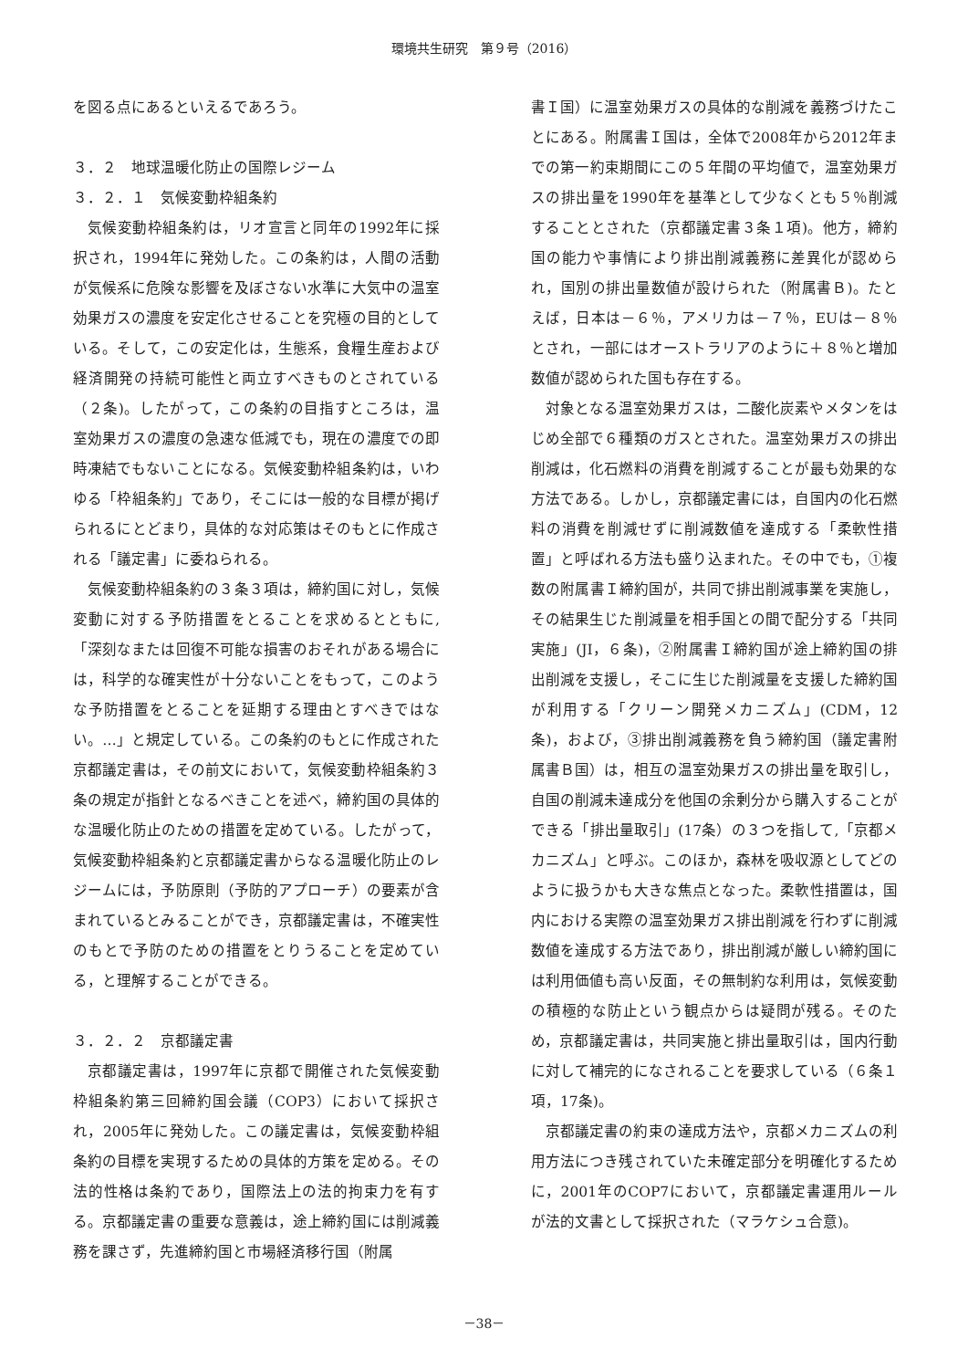環境共生研究　第９号（2016）
を図る点にあるといえるであろう。
３．２　地球温暖化防止の国際レジーム
３．２．１　気候変動枠組条約
気候変動枠組条約は，リオ宣言と同年の1992年に採択され，1994年に発効した。この条約は，人間の活動が気候系に危険な影響を及ぼさない水準に大気中の温室効果ガスの濃度を安定化させることを究極の目的としている。そして，この安定化は，生態系，食糧生産および経済開発の持続可能性と両立すべきものとされている（２条)。したがって，この条約の目指すところは，温室効果ガスの濃度の急速な低減でも，現在の濃度での即時凍結でもないことになる。気候変動枠組条約は，いわゆる「枠組条約」であり，そこには一般的な目標が掲げられるにとどまり，具体的な対応策はそのもとに作成される「議定書」に委ねられる。
気候変動枠組条約の３条３項は，締約国に対し，気候変動に対する予防措置をとることを求めるとともに,「深刻なまたは回復不可能な損害のおそれがある場合には，科学的な確実性が十分ないことをもって，このような予防措置をとることを延期する理由とすべきではない。…」と規定している。この条約のもとに作成された京都議定書は，その前文において，気候変動枠組条約３条の規定が指針となるべきことを述べ，締約国の具体的な温暖化防止のための措置を定めている。したがって，気候変動枠組条約と京都議定書からなる温暖化防止のレジームには，予防原則（予防的アプローチ）の要素が含まれているとみることができ，京都議定書は，不確実性のもとで予防のための措置をとりうることを定めている，と理解することができる。
３．２．２　京都議定書
京都議定書は，1997年に京都で開催された気候変動枠組条約第三回締約国会議（COP3）において採択され，2005年に発効した。この議定書は，気候変動枠組条約の目標を実現するための具体的方策を定める。その法的性格は条約であり，国際法上の法的拘束力を有する。京都議定書の重要な意義は，途上締約国には削減義務を課さず，先進締約国と市場経済移行国（附属
書Ｉ国）に温室効果ガスの具体的な削減を義務づけたことにある。附属書Ｉ国は，全体で2008年から2012年までの第一約束期間にこの５年間の平均値で，温室効果ガスの排出量を1990年を基準として少なくとも５％削減することとされた（京都議定書３条１項)。他方，締約国の能力や事情により排出削減義務に差異化が認められ，国別の排出量数値が設けられた（附属書Ｂ)。たとえば，日本は－６％，アメリカは－７％，EUは－８％とされ，一部にはオーストラリアのように＋８％と増加数値が認められた国も存在する。
対象となる温室効果ガスは，二酸化炭素やメタンをはじめ全部で６種類のガスとされた。温室効果ガスの排出削減は，化石燃料の消費を削減することが最も効果的な方法である。しかし，京都議定書には，自国内の化石燃料の消費を削減せずに削減数値を達成する「柔軟性措置」と呼ばれる方法も盛り込まれた。その中でも，①複数の附属書Ｉ締約国が，共同で排出削減事業を実施し，その結果生じた削減量を相手国との間で配分する「共同実施」(JI，６条)，②附属書Ｉ締約国が途上締約国の排出削減を支援し，そこに生じた削減量を支援した締約国が利用する「クリーン開発メカニズム」(CDM，12条)，および，③排出削減義務を負う締約国（議定書附属書Ｂ国）は，相互の温室効果ガスの排出量を取引し，自国の削減未達成分を他国の余剰分から購入することができる「排出量取引」(17条）の３つを指して,「京都メカニズム」と呼ぶ。このほか，森林を吸収源としてどのように扱うかも大きな焦点となった。柔軟性措置は，国内における実際の温室効果ガス排出削減を行わずに削減数値を達成する方法であり，排出削減が厳しい締約国には利用価値も高い反面，その無制約な利用は，気候変動の積極的な防止という観点からは疑問が残る。そのため，京都議定書は，共同実施と排出量取引は，国内行動に対して補完的になされることを要求している（６条１項，17条)。
京都議定書の約束の達成方法や，京都メカニズムの利用方法につき残されていた未確定部分を明確化するために，2001年のCOP7において，京都議定書運用ルールが法的文書として採択された（マラケシュ合意)。
－38－